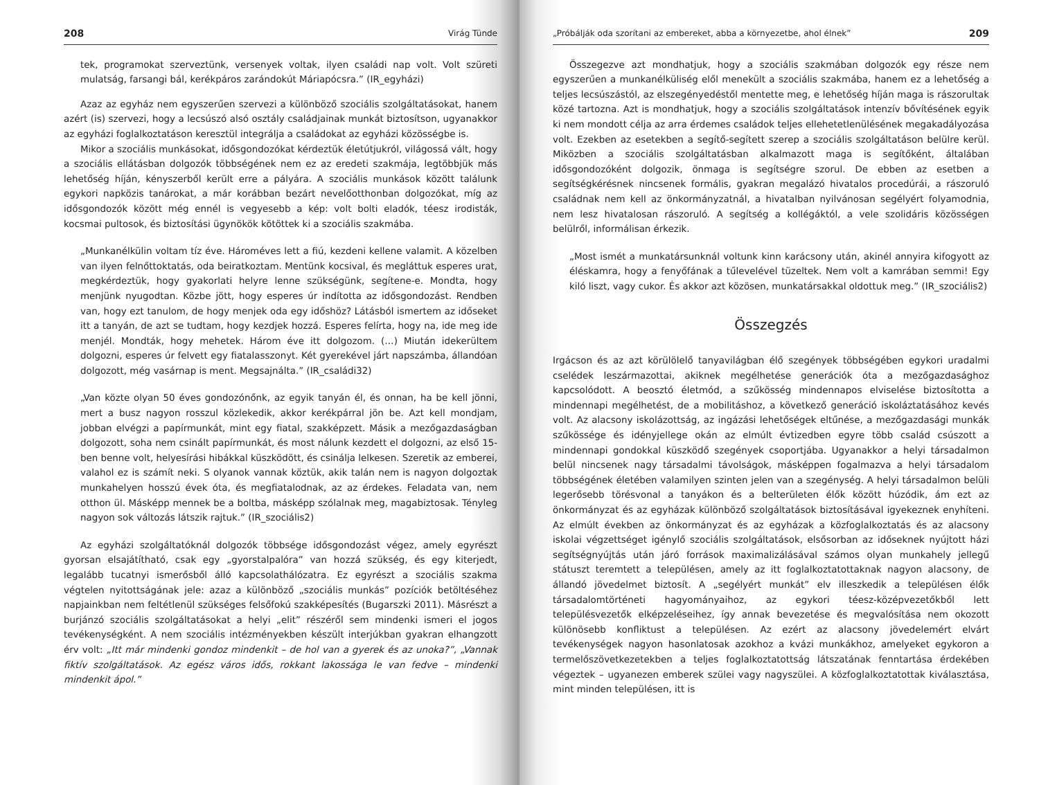208 Virág Tünde
tek, programokat szerveztünk, versenyek voltak, ilyen családi nap volt. Volt szüreti mulatság, farsangi bál, kerékpáros zarándokút Máriapócsra.” (IR_egyházi)
Azaz az egyház nem egyszerűen szervezi a különböző szociális szolgáltatásokat, hanem azért (is) szervezi, hogy a lecsúszó alsó osztály családjainak munkát biztosítson, ugyanakkor az egyházi foglalkoztatáson keresztül integrálja a családokat az egyházi közösségbe is.
Mikor a szociális munkásokat, idősgondozókat kérdeztük életútjukról, világossá vált, hogy a szociális ellátásban dolgozók többségének nem ez az eredeti szakmája, legtöbbjük más lehetőség híján, kényszerből került erre a pályára. A szociális munkások között találunk egykori napközis tanárokat, a már korábban bezárt nevelőotthonban dolgozókat, míg az idősgondozók között még ennél is vegyesebb a kép: volt bolti eladók, téesz irodisták, kocsmai pultosok, és biztosítási ügynökök kötöttek ki a szociális szakmába.
„Munkanélkülin voltam tíz éve. Hároméves lett a fiú, kezdeni kellene valamit. A közelben van ilyen felnőttoktatás, oda beiratkoztam. Mentünk kocsival, és megláttuk esperes urat, megkérdeztük, hogy gyakorlati helyre lenne szükségünk, segítene-e. Mondta, hogy menjünk nyugodtan. Közbe jött, hogy esperes úr indította az idősgondozást. Rendben van, hogy ezt tanulom, de hogy menjek oda egy időshöz? Látásból ismertem az időseket itt a tanyán, de azt se tudtam, hogy kezdjek hozzá. Esperes felírta, hogy na, ide meg ide menjél. Mondták, hogy mehetek. Három éve itt dolgozom. (…) Miután idekerültem dolgozni, esperes úr felvett egy fiatalasszonyt. Két gyerekével járt napszámba, állandóan dolgozott, még vasárnap is ment. Megsajnálta.” (IR_családi32)
„Van közte olyan 50 éves gondozónőnk, az egyik tanyán él, és onnan, ha be kell jönni, mert a busz nagyon rosszul közlekedik, akkor kerékpárral jön be. Azt kell mondjam, jobban elvégzi a papírmunkát, mint egy fiatal, szakképzett. Másik a mezőgazdaságban dolgozott, soha nem csinált papírmunkát, és most nálunk kezdett el dolgozni, az első 15-ben benne volt, helyesírási hibákkal küszködött, és csinálja lelkesen. Szeretik az emberei, valahol ez is számít neki. S olyanok vannak köztük, akik talán nem is nagyon dolgoztak munkahelyen hosszú évek óta, és megfiatalodnak, az az érdekes. Feladata van, nem otthon ül. Másképp mennek be a boltba, másképp szólalnak meg, magabiztosak. Tényleg nagyon sok változás látszik rajtuk.” (IR_szociális2)
Az egyházi szolgáltatóknál dolgozók többsége idősgondozást végez, amely egyrészt gyorsan elsajátítható, csak egy „gyorstalpalóra” van hozzá szükség, és egy kiterjedt, legalább tucatnyi ismerősből álló kapcsolathálózatra. Ez egyrészt a szociális szakma végtelen nyitottságának jele: azaz a különböző „szociális munkás” pozíciók betöltéséhez napjainkban nem feltétlenül szükséges felsőfokú szakképesítés (Bugarszki 2011). Másrészt a burjánzó szociális szolgáltatásokat a helyi „elit” részéről sem mindenki ismeri el jogos tevékenységként. A nem szociális intézményekben készült interjúkban gyakran elhangzott érv volt: „Itt már mindenki gondoz mindenkit – de hol van a gyerek és az unoka?”, „Vannak fiktív szolgáltatások. Az egész város idős, rokkant lakossága le van fedve – mindenki mindenkit ápol.”
„Próbálják oda szorítani az embereket, abba a környezetbe, ahol élnek” 209
Összegezve azt mondhatjuk, hogy a szociális szakmában dolgozók egy része nem egyszerűen a munkanélküliség elől menekült a szociális szakmába, hanem ez a lehetőség a teljes lecsúszástól, az elszegényedéstől mentette meg, e lehetőség híján maga is rászorultak közé tartozna. Azt is mondhatjuk, hogy a szociális szolgáltatások intenzív bővítésének egyik ki nem mondott célja az arra érdemes családok teljes ellehetetlenülésének megakadályozása volt. Ezekben az esetekben a segítő-segített szerep a szociális szolgáltatáson belülre kerül. Miközben a szociális szolgáltatásban alkalmazott maga is segítőként, általában idősgondozóként dolgozik, önmaga is segítségre szorul. De ebben az esetben a segítségkérésnek nincsenek formális, gyakran megalázó hivatalos procedúrái, a rászoruló családnak nem kell az önkormányzatnál, a hivatalban nyilvánosan segélyért folyamodnia, nem lesz hivatalosan rászoruló. A segítség a kollégáktól, a vele szolidáris közösségen belülről, informálisan érkezik.
„Most ismét a munkatársunknál voltunk kinn karácsony után, akinél annyira kifogyott az éléskamra, hogy a fenyőfának a tűlevelével tüzeltek. Nem volt a kamrában semmi! Egy kiló liszt, vagy cukor. És akkor azt közösen, munkatársakkal oldottuk meg.” (IR_szociális2)
Összegzés
Irgácson és az azt körülölelő tanyavilágban élő szegények többségében egykori uradalmi cselédek leszármazottai, akiknek megélhetése generációk óta a mezőgazdasághoz kapcsolódott. A beosztó életmód, a szűkösség mindennapos elviselése biztosította a mindennapi megélhetést, de a mobilitáshoz, a következő generáció iskoláztatásához kevés volt. Az alacsony iskolázottság, az ingázási lehetőségek eltűnése, a mezőgazdasági munkák szűkössége és idényjellege okán az elmúlt évtizedben egyre több család csúszott a mindennapi gondokkal küszködő szegények csoportjába. Ugyanakkor a helyi társadalmon belül nincsenek nagy társadalmi távolságok, másképpen fogalmazva a helyi társadalom többségének életében valamilyen szinten jelen van a szegénység. A helyi társadalmon belüli legerősebb törésvonal a tanyákon és a belterületen élők között húzódik, ám ezt az önkormányzat és az egyházak különböző szolgáltatások biztosításával igyekeznek enyhíteni. Az elmúlt években az önkormányzat és az egyházak a közfoglalkoztatás és az alacsony iskolai végzettséget igénylő szociális szolgáltatások, elsősorban az időseknek nyújtott házi segítségnyújtás után járó források maximalizálásával számos olyan munkahely jellegű státuszt teremtett a településen, amely az itt foglalkoztatottaknak nagyon alacsony, de állandó jövedelmet biztosít. A „segélyért munkát” elv illeszkedik a településen élők társadalomtörténeti hagyományaihoz, az egykori téesz-középvezetőkből lett településvezetők elképzeléseihez, így annak bevezetése és megvalósítása nem okozott különösebb konfliktust a településen. Az ezért az alacsony jövedelemért elvárt tevékenységek nagyon hasonlatosak azokhoz a kvázi munkákhoz, amelyeket egykoron a termelőszövetkezetekben a teljes foglalkoztatottság látszatának fenntartása érdekében végeztek – ugyanezen emberek szülei vagy nagyszülei. A közfoglalkoztatottak kiválasztása, mint minden településen, itt is